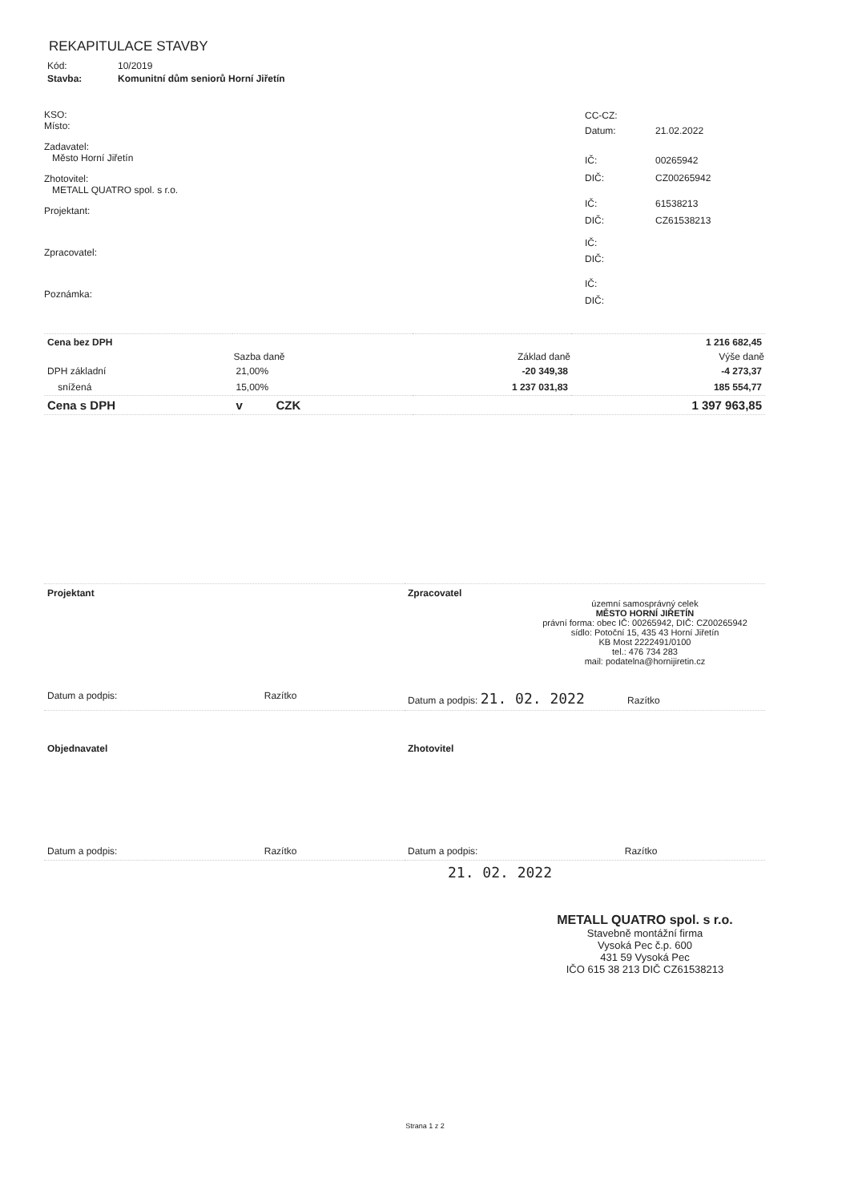REKAPITULACE STAVBY
| Kód: | 10/2019 |
| Stavba: | Komunitní dům seniorů Horní Jiřetín |
KSO:
Místo:
Zadavatel:
Město Horní Jiřetín
Zhotovitel:
METALL QUATRO spol. s r.o.
Projektant:
Zpracovatel:
Poznámka:
| CC-CZ: | |
| Datum: | 21.02.2022 |
| IČ: | 00265942 |
| DIČ: | CZ00265942 |
| IČ: | 61538213 |
| DIČ: | CZ61538213 |
| IČ: | |
| DIČ: | |
| IČ: | |
| DIČ: | |
| Cena bez DPH | | | 1 216 682,45 |
| | Sazba daně | Základ daně | Výše daně |
| DPH základní | 21,00% | -20 349,38 | -4 273,37 |
| snížená | 15,00% | 1 237 031,83 | 185 554,77 |
| Cena s DPH | v CZK | | 1 397 963,85 |
| Projektant | Zpracovatel územní samosprávný celek MĚSTO HORNÍ JIŘETÍN právní forma: obec IČ: 00265942, DIČ: CZ00265942 sídlo: Potoční 15, 435 43 Horní Jiřetín KB Most 2222491/0100 tel.: 476 734 283 mail: podatelna@hornijiretin.cz |
| Datum a podpis: Razítko | Datum a podpis: 21. 02. 2022 Razítko |
| Objednavatel | Zhotovitel |
| Datum a podpis: Razítko | Datum a podpis: Razítko |
| | 21. 02. 2022 METALL QUATRO spol. s r.o. Stavebně montážní firma Vysoká Pec č.p. 600 431 59 Vysoká Pec IČO 615 38 213 DIČ CZ61538213 |
Strana 1 z 2